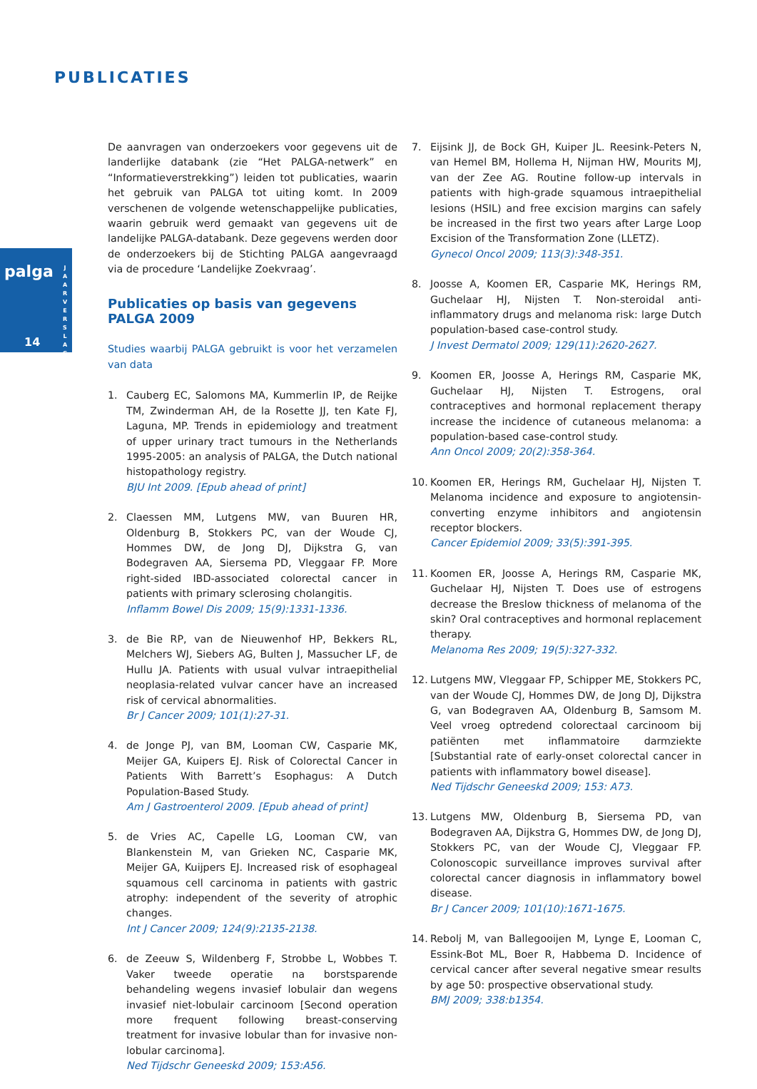PUBLICATIES
palga
J A A R V E R S L A G
14
De aanvragen van onderzoekers voor gegevens uit de landerlijke databank (zie “Het PALGA-netwerk” en “Informatieverstrekking”) leiden tot publicaties, waarin het gebruik van PALGA tot uiting komt. In 2009 verschenen de volgende wetenschappelijke publicaties, waarin gebruik werd gemaakt van gegevens uit de landelijke PALGA-databank. Deze gegevens werden door de onderzoekers bij de Stichting PALGA aangevraagd via de procedure ‘Landelijke Zoekvraag’.
Publicaties op basis van gegevens PALGA 2009
Studies waarbij PALGA gebruikt is voor het verzamelen van data
1. Cauberg EC, Salomons MA, Kummerlin IP, de Reijke TM, Zwinderman AH, de la Rosette JJ, ten Kate FJ, Laguna, MP. Trends in epidemiology and treatment of upper urinary tract tumours in the Netherlands 1995-2005: an analysis of PALGA, the Dutch national histopathology registry.
BJU Int 2009. [Epub ahead of print]
2. Claessen MM, Lutgens MW, van Buuren HR, Oldenburg B, Stokkers PC, van der Woude CJ, Hommes DW, de Jong DJ, Dijkstra G, van Bodegraven AA, Siersema PD, Vleggaar FP. More right-sided IBD-associated colorectal cancer in patients with primary sclerosing cholangitis.
Inflamm Bowel Dis 2009; 15(9):1331-1336.
3. de Bie RP, van de Nieuwenhof HP, Bekkers RL, Melchers WJ, Siebers AG, Bulten J, Massucher LF, de Hullu JA. Patients with usual vulvar intraepithelial neoplasia-related vulvar cancer have an increased risk of cervical abnormalities.
Br J Cancer 2009; 101(1):27-31.
4. de Jonge PJ, van BM, Looman CW, Casparie MK, Meijer GA, Kuipers EJ. Risk of Colorectal Cancer in Patients With Barrett’s Esophagus: A Dutch Population-Based Study.
Am J Gastroenterol 2009. [Epub ahead of print]
5. de Vries AC, Capelle LG, Looman CW, van Blankenstein M, van Grieken NC, Casparie MK, Meijer GA, Kuijpers EJ. Increased risk of esophageal squamous cell carcinoma in patients with gastric atrophy: independent of the severity of atrophic changes.
Int J Cancer 2009; 124(9):2135-2138.
6. de Zeeuw S, Wildenberg F, Strobbe L, Wobbes T. Vaker tweede operatie na borstsparende behandeling wegens invasief lobulair dan wegens invasief niet-lobulair carcinoom [Second operation more frequent following breast-conserving treatment for invasive lobular than for invasive non-lobular carcinoma].
Ned Tijdschr Geneeskd 2009; 153:A56.
7. Eijsink JJ, de Bock GH, Kuiper JL. Reesink-Peters N, van Hemel BM, Hollema H, Nijman HW, Mourits MJ, van der Zee AG. Routine follow-up intervals in patients with high-grade squamous intraepithelial lesions (HSIL) and free excision margins can safely be increased in the first two years after Large Loop Excision of the Transformation Zone (LLETZ).
Gynecol Oncol 2009; 113(3):348-351.
8. Joosse A, Koomen ER, Casparie MK, Herings RM, Guchelaar HJ, Nijsten T. Non-steroidal anti-inflammatory drugs and melanoma risk: large Dutch population-based case-control study.
J Invest Dermatol 2009; 129(11):2620-2627.
9. Koomen ER, Joosse A, Herings RM, Casparie MK, Guchelaar HJ, Nijsten T. Estrogens, oral contraceptives and hormonal replacement therapy increase the incidence of cutaneous melanoma: a population-based case-control study.
Ann Oncol 2009; 20(2):358-364.
10. Koomen ER, Herings RM, Guchelaar HJ, Nijsten T. Melanoma incidence and exposure to angiotensin-converting enzyme inhibitors and angiotensin receptor blockers.
Cancer Epidemiol 2009; 33(5):391-395.
11. Koomen ER, Joosse A, Herings RM, Casparie MK, Guchelaar HJ, Nijsten T. Does use of estrogens decrease the Breslow thickness of melanoma of the skin? Oral contraceptives and hormonal replacement therapy.
Melanoma Res 2009; 19(5):327-332.
12. Lutgens MW, Vleggaar FP, Schipper ME, Stokkers PC, van der Woude CJ, Hommes DW, de Jong DJ, Dijkstra G, van Bodegraven AA, Oldenburg B, Samsom M. Veel vroeg optredend colorectaal carcinoom bij patiënten met inflammatoire darmziekte [Substantial rate of early-onset colorectal cancer in patients with inflammatory bowel disease].
Ned Tijdschr Geneeskd 2009; 153: A73.
13. Lutgens MW, Oldenburg B, Siersema PD, van Bodegraven AA, Dijkstra G, Hommes DW, de Jong DJ, Stokkers PC, van der Woude CJ, Vleggaar FP. Colonoscopic surveillance improves survival after colorectal cancer diagnosis in inflammatory bowel disease.
Br J Cancer 2009; 101(10):1671-1675.
14. Rebolj M, van Ballegooijen M, Lynge E, Looman C, Essink-Bot ML, Boer R, Habbema D. Incidence of cervical cancer after several negative smear results by age 50: prospective observational study.
BMJ 2009; 338:b1354.